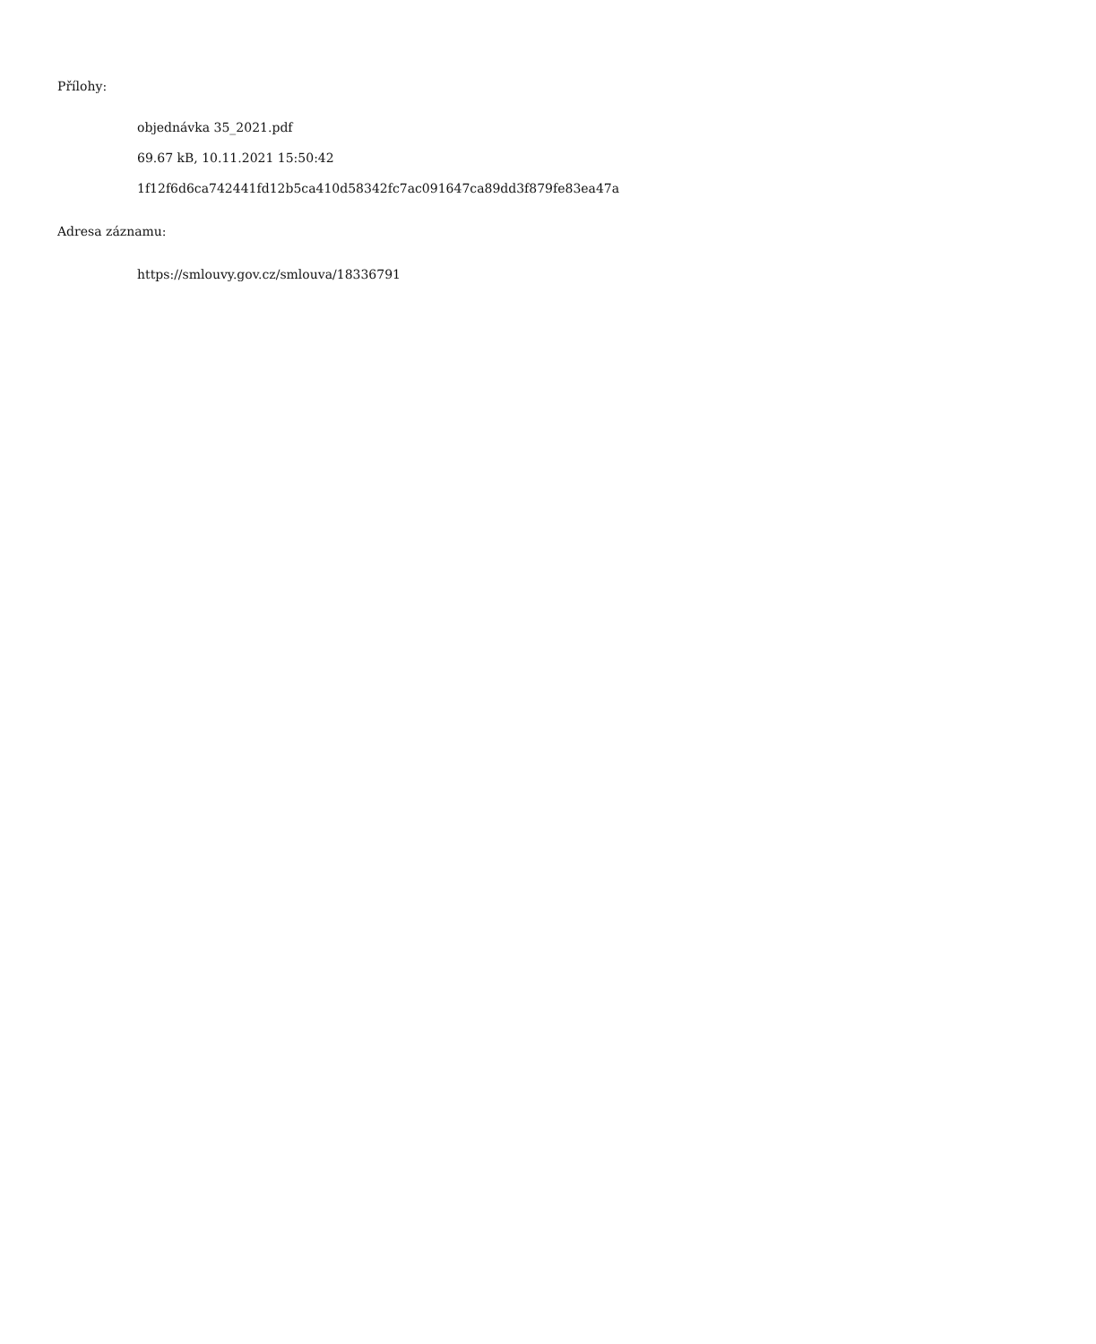Přílohy:
objednávka 35_2021.pdf
69.67 kB, 10.11.2021 15:50:42
1f12f6d6ca742441fd12b5ca410d58342fc7ac091647ca89dd3f879fe83ea47a
Adresa záznamu:
https://smlouvy.gov.cz/smlouva/18336791